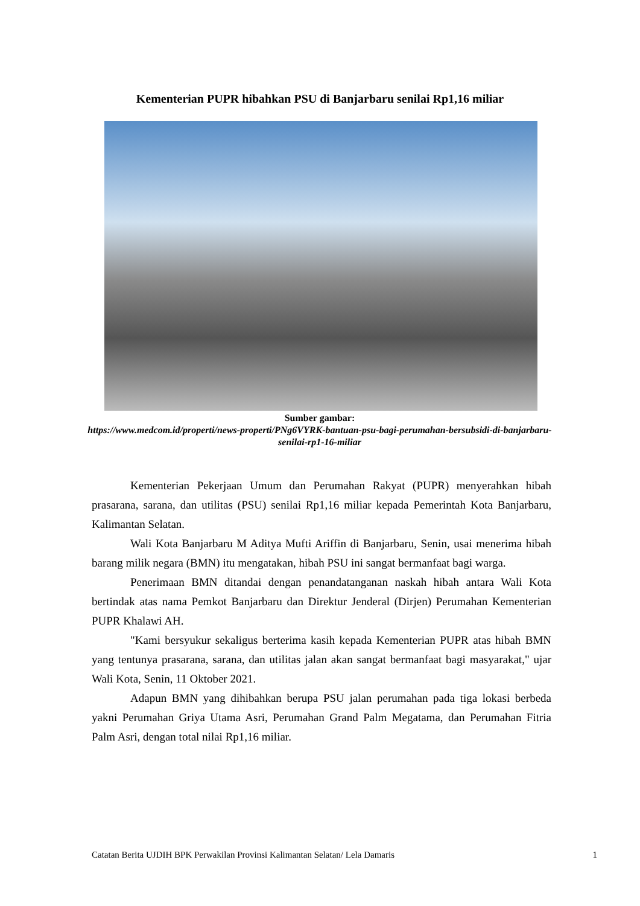Kementerian PUPR hibahkan PSU di Banjarbaru senilai Rp1,16 miliar
Sumber gambar:
https://www.medcom.id/properti/news-properti/PNg6VYRK-bantuan-psu-bagi-perumahan-bersubsidi-di-banjarbaru-senilai-rp1-16-miliar
Kementerian Pekerjaan Umum dan Perumahan Rakyat (PUPR) menyerahkan hibah prasarana, sarana, dan utilitas (PSU) senilai Rp1,16 miliar kepada Pemerintah Kota Banjarbaru, Kalimantan Selatan.
Wali Kota Banjarbaru M Aditya Mufti Ariffin di Banjarbaru, Senin, usai menerima hibah barang milik negara (BMN) itu mengatakan, hibah PSU ini sangat bermanfaat bagi warga.
Penerimaan BMN ditandai dengan penandatanganan naskah hibah antara Wali Kota bertindak atas nama Pemkot Banjarbaru dan Direktur Jenderal (Dirjen) Perumahan Kementerian PUPR Khalawi AH.
"Kami bersyukur sekaligus berterima kasih kepada Kementerian PUPR atas hibah BMN yang tentunya prasarana, sarana, dan utilitas jalan akan sangat bermanfaat bagi masyarakat," ujar Wali Kota, Senin, 11 Oktober 2021.
Adapun BMN yang dihibahkan berupa PSU jalan perumahan pada tiga lokasi berbeda yakni Perumahan Griya Utama Asri, Perumahan Grand Palm Megatama, dan Perumahan Fitria Palm Asri, dengan total nilai Rp1,16 miliar.
Catatan Berita UJDIH BPK Perwakilan Provinsi Kalimantan Selatan/ Lela Damaris 1